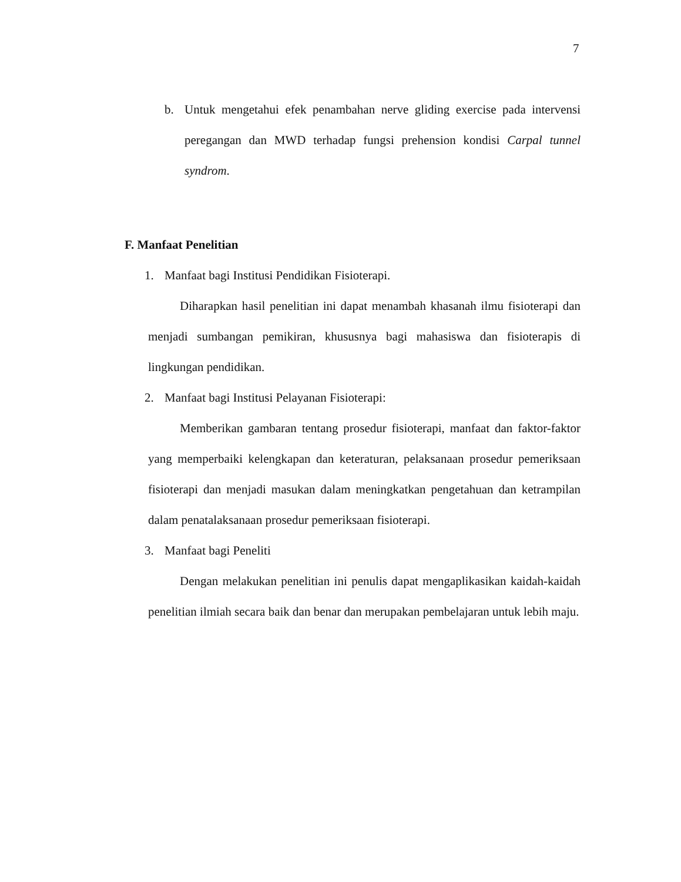7
b. Untuk mengetahui efek penambahan nerve gliding exercise pada intervensi peregangan dan MWD terhadap fungsi prehension kondisi Carpal tunnel syndrom.
F. Manfaat Penelitian
1. Manfaat bagi Institusi Pendidikan Fisioterapi.
Diharapkan hasil penelitian ini dapat menambah khasanah ilmu fisioterapi dan menjadi sumbangan pemikiran, khususnya bagi mahasiswa dan fisioterapis di lingkungan pendidikan.
2. Manfaat bagi Institusi Pelayanan Fisioterapi:
Memberikan gambaran tentang prosedur fisioterapi, manfaat dan faktor-faktor yang memperbaiki kelengkapan dan keteraturan, pelaksanaan prosedur pemeriksaan fisioterapi dan menjadi masukan dalam meningkatkan pengetahuan dan ketrampilan dalam penatalaksanaan prosedur pemeriksaan fisioterapi.
3. Manfaat bagi Peneliti
Dengan melakukan penelitian ini penulis dapat mengaplikasikan kaidah-kaidah penelitian ilmiah secara baik dan benar dan merupakan pembelajaran untuk lebih maju.